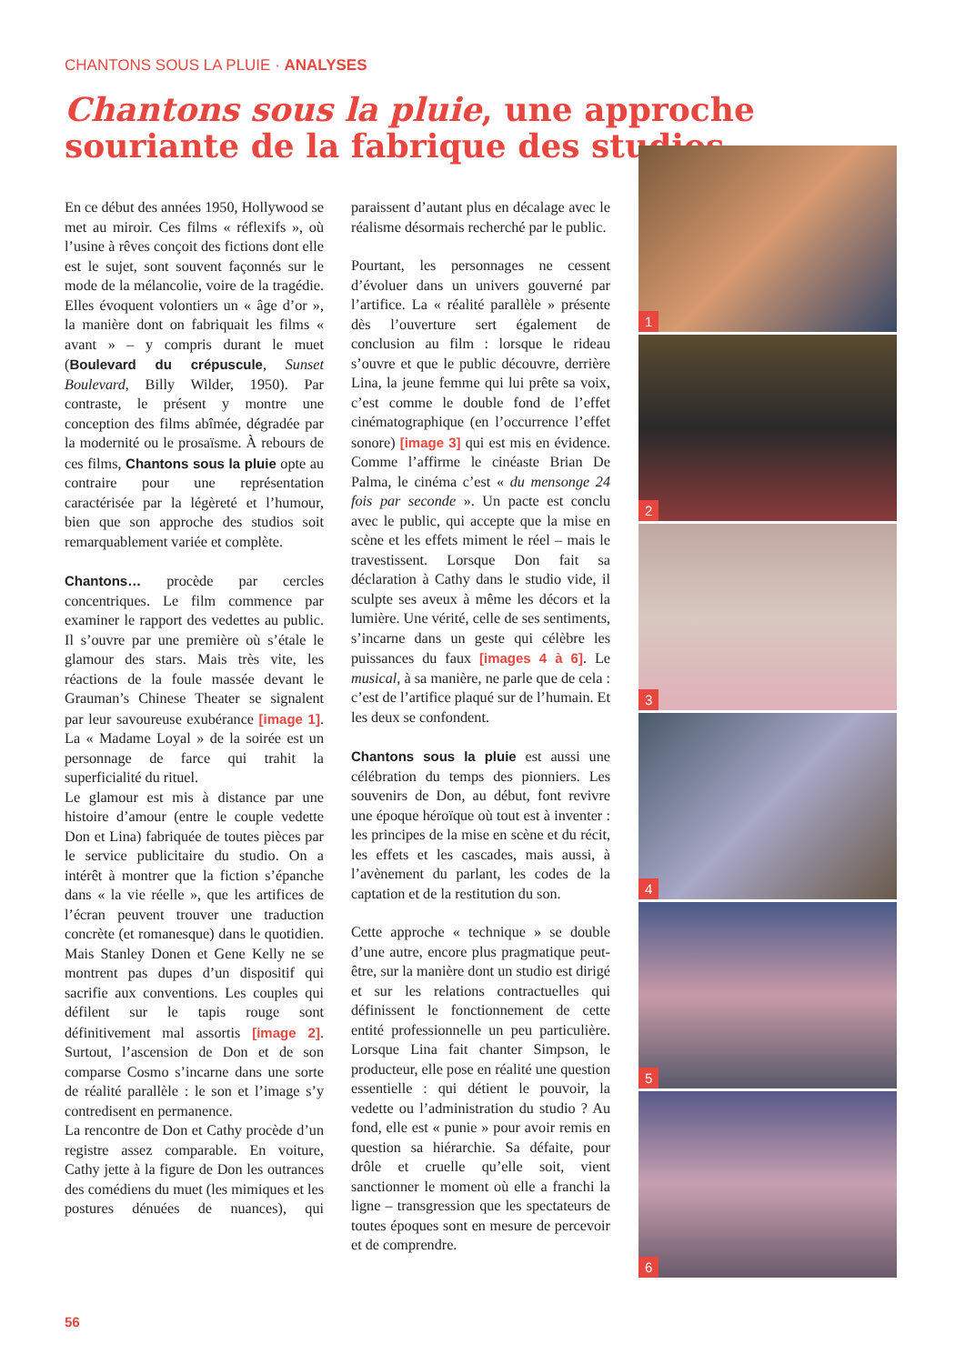CHANTONS SOUS LA PLUIE · ANALYSES
Chantons sous la pluie, une approche souriante de la fabrique des studios
En ce début des années 1950, Hollywood se met au miroir. Ces films « réflexifs », où l’usine à rêves conçoit des fictions dont elle est le sujet, sont souvent façonnés sur le mode de la mélancolie, voire de la tragédie. Elles évoquent volontiers un « âge d’or », la manière dont on fabriquait les films « avant » – y compris durant le muet (Boulevard du crépuscule, Sunset Boulevard, Billy Wilder, 1950). Par contraste, le présent y montre une conception des films abîmée, dégradée par la modernité ou le prosaïsme. À rebours de ces films, Chantons sous la pluie opte au contraire pour une représentation caractérisée par la légèreté et l’humour, bien que son approche des studios soit remarquablement variée et complète.
Chantons… procède par cercles concentriques. Le film commence par examiner le rapport des vedettes au public. Il s’ouvre par une première où s’étale le glamour des stars. Mais très vite, les réactions de la foule massée devant le Grauman’s Chinese Theater se signalent par leur savoureuse exubérance [image 1]. La « Madame Loyal » de la soirée est un personnage de farce qui trahit la superficialité du rituel.
Le glamour est mis à distance par une histoire d’amour (entre le couple vedette Don et Lina) fabriquée de toutes pièces par le service publicitaire du studio. On a intérêt à montrer que la fiction s’épanche dans « la vie réelle », que les artifices de l’écran peuvent trouver une traduction concrète (et romanesque) dans le quotidien. Mais Stanley Donen et Gene Kelly ne se montrent pas dupes d’un dispositif qui sacrifie aux conventions. Les couples qui défilent sur le tapis rouge sont définitivement mal assortis [image 2]. Surtout, l’ascension de Don et de son comparse Cosmo s’incarne dans une sorte de réalité parallèle : le son et l’image s’y contredisent en permanence.
La rencontre de Don et Cathy procède d’un registre assez comparable. En voiture, Cathy jette à la figure de Don les outrances des comédiens du muet (les mimiques et les postures dénuées de nuances), qui paraissent d’autant plus en décalage avec le réalisme désormais recherché par le public.
Pourtant, les personnages ne cessent d’évoluer dans un univers gouverné par l’artifice. La « réalité parallèle » présente dès l’ouverture sert également de conclusion au film : lorsque le rideau s’ouvre et que le public découvre, derrière Lina, la jeune femme qui lui prête sa voix, c’est comme le double fond de l’effet cinématographique (en l’occurrence l’effet sonore) [image 3] qui est mis en évidence. Comme l’affirme le cinéaste Brian De Palma, le cinéma c’est « du mensonge 24 fois par seconde ». Un pacte est conclu avec le public, qui accepte que la mise en scène et les effets miment le réel – mais le travestissent. Lorsque Don fait sa déclaration à Cathy dans le studio vide, il sculpte ses aveux à même les décors et la lumière. Une vérité, celle de ses sentiments, s’incarne dans un geste qui célèbre les puissances du faux [images 4 à 6]. Le musical, à sa manière, ne parle que de cela : c’est de l’artifice plaqué sur de l’humain. Et les deux se confondent.
Chantons sous la pluie est aussi une célébration du temps des pionniers. Les souvenirs de Don, au début, font revivre une époque héroïque où tout est à inventer : les principes de la mise en scène et du récit, les effets et les cascades, mais aussi, à l’avènement du parlant, les codes de la captation et de la restitution du son.
Cette approche « technique » se double d’une autre, encore plus pragmatique peut-être, sur la manière dont un studio est dirigé et sur les relations contractuelles qui définissent le fonctionnement de cette entité professionnelle un peu particulière. Lorsque Lina fait chanter Simpson, le producteur, elle pose en réalité une question essentielle : qui détient le pouvoir, la vedette ou l’administration du studio ? Au fond, elle est « punie » pour avoir remis en question sa hiérarchie. Sa défaite, pour drôle et cruelle qu’elle soit, vient sanctionner le moment où elle a franchi la ligne – transgression que les spectateurs de toutes époques sont en mesure de percevoir et de comprendre.
1
2
3
4
5
6
56